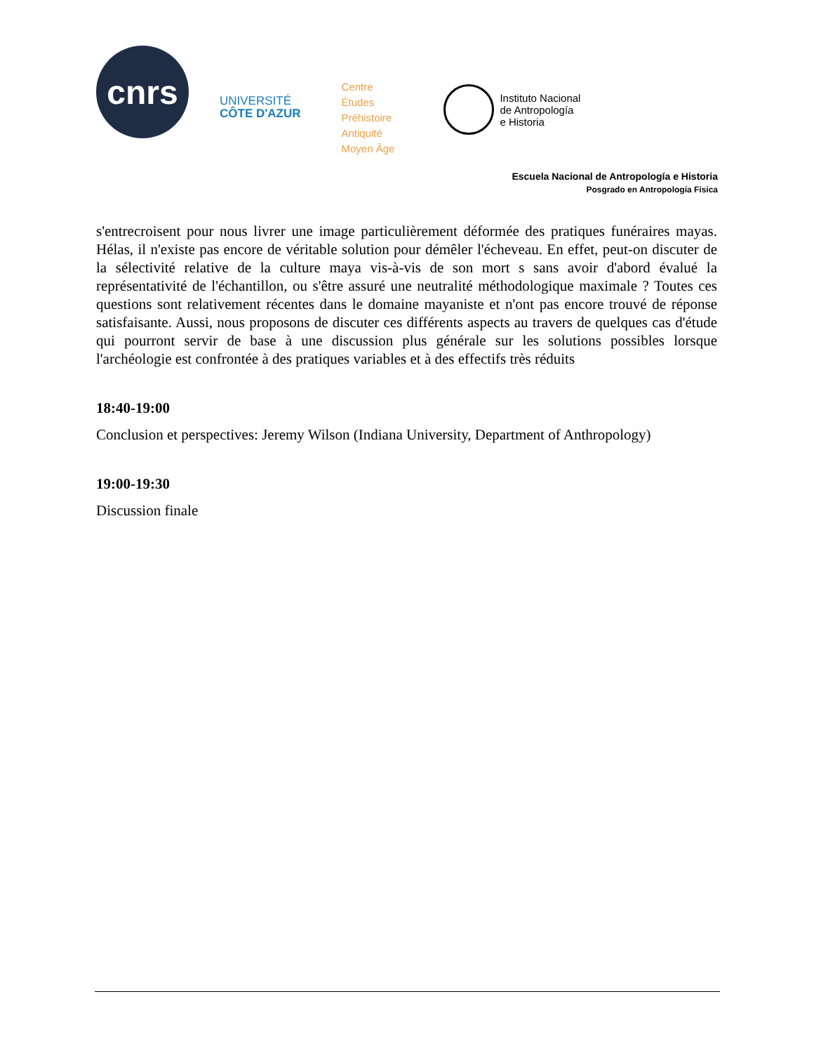cnrs
UNIVERSITÉ
CÔTE D'AZUR
Centre
Études
Préhistoire
Antiquité
Moyen Âge
Instituto Nacional
de Antropología
e Historia
Escuela Nacional de Antropología e Historia
Posgrado en Antropología Física
s'entrecroisent pour nous livrer une image particulièrement déformée des pratiques funéraires mayas. Hélas, il n'existe pas encore de véritable solution pour démêler l'écheveau. En effet, peut-on discuter de la sélectivité relative de la culture maya vis-à-vis de son mort s sans avoir d'abord évalué la représentativité de l'échantillon, ou s'être assuré une neutralité méthodologique maximale ? Toutes ces questions sont relativement récentes dans le domaine mayaniste et n'ont pas encore trouvé de réponse satisfaisante. Aussi, nous proposons de discuter ces différents aspects au travers de quelques cas d'étude qui pourront servir de base à une discussion plus générale sur les solutions possibles lorsque l'archéologie est confrontée à des pratiques variables et à des effectifs très réduits
18:40-19:00
Conclusion et perspectives: Jeremy Wilson (Indiana University, Department of Anthropology)
19:00-19:30
Discussion finale